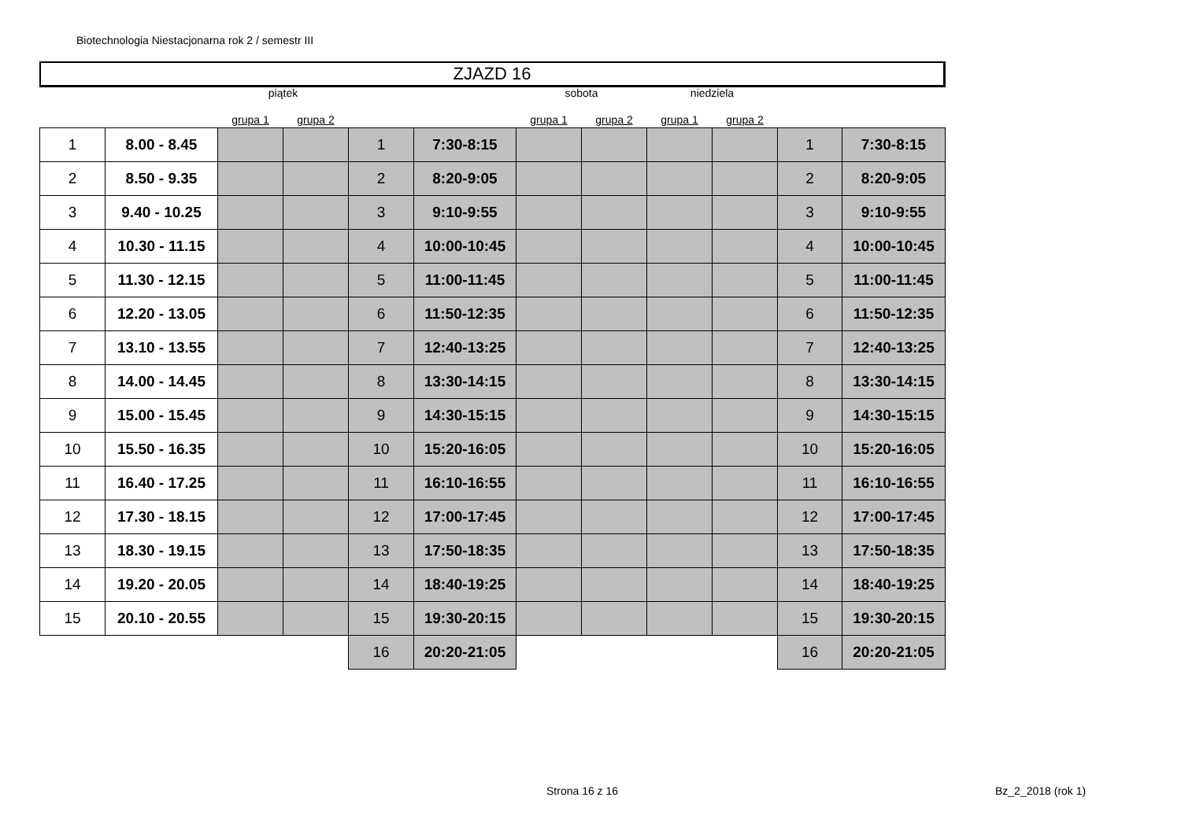Biotechnologia Niestacjonarna rok 2 / semestr III
ZJAZD 16
| | | piątek | | | | sobota | | niedziela | | | |
| | | grupa 1 | grupa 2 | | | grupa 1 | grupa 2 | grupa 1 | grupa 2 | | |
| 1 | 8.00 - 8.45 | | | 1 | 7:30-8:15 | | | | | 1 | 7:30-8:15 |
| 2 | 8.50 - 9.35 | | | 2 | 8:20-9:05 | | | | | 2 | 8:20-9:05 |
| 3 | 9.40 - 10.25 | | | 3 | 9:10-9:55 | | | | | 3 | 9:10-9:55 |
| 4 | 10.30 - 11.15 | | | 4 | 10:00-10:45 | | | | | 4 | 10:00-10:45 |
| 5 | 11.30 - 12.15 | | | 5 | 11:00-11:45 | | | | | 5 | 11:00-11:45 |
| 6 | 12.20 - 13.05 | | | 6 | 11:50-12:35 | | | | | 6 | 11:50-12:35 |
| 7 | 13.10 - 13.55 | | | 7 | 12:40-13:25 | | | | | 7 | 12:40-13:25 |
| 8 | 14.00 - 14.45 | | | 8 | 13:30-14:15 | | | | | 8 | 13:30-14:15 |
| 9 | 15.00 - 15.45 | | | 9 | 14:30-15:15 | | | | | 9 | 14:30-15:15 |
| 10 | 15.50 - 16.35 | | | 10 | 15:20-16:05 | | | | | 10 | 15:20-16:05 |
| 11 | 16.40 - 17.25 | | | 11 | 16:10-16:55 | | | | | 11 | 16:10-16:55 |
| 12 | 17.30 - 18.15 | | | 12 | 17:00-17:45 | | | | | 12 | 17:00-17:45 |
| 13 | 18.30 - 19.15 | | | 13 | 17:50-18:35 | | | | | 13 | 17:50-18:35 |
| 14 | 19.20 - 20.05 | | | 14 | 18:40-19:25 | | | | | 14 | 18:40-19:25 |
| 15 | 20.10 - 20.55 | | | 15 | 19:30-20:15 | | | | | 15 | 19:30-20:15 |
| | | | | 16 | 20:20-21:05 | | | | | 16 | 20:20-21:05 |
Strona 16 z 16 Bz_2_2018 (rok 1)